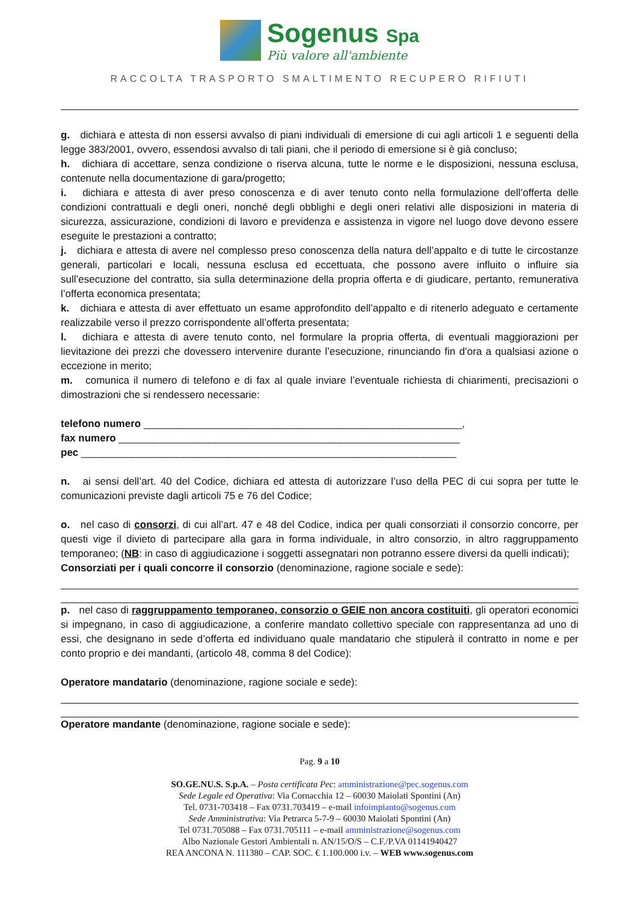Sogenus Spa
Più valore all'ambiente
RACCOLTA TRASPORTO SMALTIMENTO RECUPERO RIFIUTI
g. dichiara e attesta di non essersi avvalso di piani individuali di emersione di cui agli articoli 1 e seguenti della legge 383/2001, ovvero, essendosi avvalso di tali piani, che il periodo di emersione si è già concluso;
h. dichiara di accettare, senza condizione o riserva alcuna, tutte le norme e le disposizioni, nessuna esclusa, contenute nella documentazione di gara/progetto;
i. dichiara e attesta di aver preso conoscenza e di aver tenuto conto nella formulazione dell’offerta delle condizioni contrattuali e degli oneri, nonché degli obblighi e degli oneri relativi alle disposizioni in materia di sicurezza, assicurazione, condizioni di lavoro e previdenza e assistenza in vigore nel luogo dove devono essere eseguite le prestazioni a contratto;
j. dichiara e attesta di avere nel complesso preso conoscenza della natura dell’appalto e di tutte le circostanze generali, particolari e locali, nessuna esclusa ed eccettuata, che possono avere influito o influire sia sull’esecuzione del contratto, sia sulla determinazione della propria offerta e di giudicare, pertanto, remunerativa l’offerta economica presentata;
k. dichiara e attesta di aver effettuato un esame approfondito dell’appalto e di ritenerlo adeguato e certamente realizzabile verso il prezzo corrispondente all’offerta presentata;
l. dichiara e attesta di avere tenuto conto, nel formulare la propria offerta, di eventuali maggiorazioni per lievitazione dei prezzi che dovessero intervenire durante l’esecuzione, rinunciando fin d’ora a qualsiasi azione o eccezione in merito;
m. comunica il numero di telefono e di fax al quale inviare l’eventuale richiesta di chiarimenti, precisazioni o dimostrazioni che si rendessero necessarie:
telefono numero ________________________________________________________,
fax numero ____________________________________________________________
pec __________________________________________________________________
n. ai sensi dell’art. 40 del Codice, dichiara ed attesta di autorizzare l’uso della PEC di cui sopra per tutte le comunicazioni previste dagli articoli 75 e 76 del Codice;
o. nel caso di consorzi, di cui all’art. 47 e 48 del Codice, indica per quali consorziati il consorzio concorre, per questi vige il divieto di partecipare alla gara in forma individuale, in altro consorzio, in altro raggruppamento temporaneo; (NB: in caso di aggiudicazione i soggetti assegnatari non potranno essere diversi da quelli indicati);
Consorziati per i quali concorre il consorzio (denominazione, ragione sociale e sede):
p. nel caso di raggruppamento temporaneo, consorzio o GEIE non ancora costituiti, gli operatori economici si impegnano, in caso di aggiudicazione, a conferire mandato collettivo speciale con rappresentanza ad uno di essi, che designano in sede d’offerta ed individuano quale mandatario che stipulerà il contratto in nome e per conto proprio e dei mandanti, (articolo 48, comma 8 del Codice):
Operatore mandatario (denominazione, ragione sociale e sede):
Operatore mandante (denominazione, ragione sociale e sede):
Pag. 9 a 10
SO.GE.NU.S. S.p.A. – Posta certificata Pec: amministrazione@pec.sogenus.com
Sede Legale ed Operativa: Via Cornacchia 12 – 60030 Maiolati Spontini (An)
Tel. 0731-703418 – Fax 0731.703419 – e-mail infoimpianto@sogenus.com
Sede Amministrativa: Via Petrarca 5-7-9 – 60030 Maiolati Spontini (An)
Tel 0731.705088 – Fax 0731.705111 – e-mail amministrazione@sogenus.com
Albo Nazionale Gestori Ambientali n. AN/15/O/S – C.F./P.VA 01141940427
REA ANCONA N. 111380 – CAP. SOC. € 1.100.000 i.v. – WEB www.sogenus.com